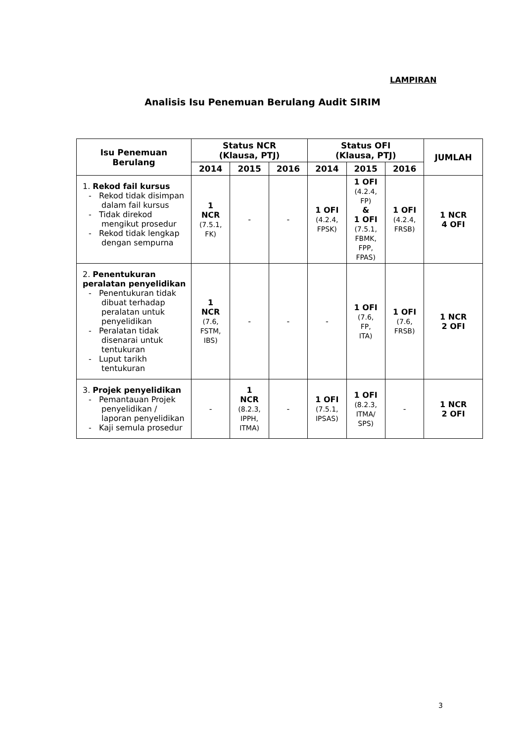LAMPIRAN
Analisis Isu Penemuan Berulang Audit SIRIM
| Isu Penemuan Berulang | Status NCR (Klausa, PTJ) | | | Status OFI (Klausa, PTJ) | | | JUMLAH |
| --- | --- | --- | --- | --- | --- | --- | --- |
| | 2014 | 2015 | 2016 | 2014 | 2015 | 2016 | |
| 1. Rekod fail kursus - Rekod tidak disimpan dalam fail kursus - Tidak direkod mengikut prosedur - Rekod tidak lengkap dengan sempurna | 1 NCR (7.5.1, FK) | - | - | 1 OFI (4.2.4, FPSK) | 1 OFI (4.2.4, FP) & 1 OFI (7.5.1, FBMK, FPP, FPAS) | 1 OFI (4.2.4, FRSB) | 1 NCR 4 OFI |
| 2. Penentukuran peralatan penyelidikan - Penentukuran tidak dibuat terhadap peralatan untuk penyelidikan - Peralatan tidak disenarai untuk tentukuran - Luput tarikh tentukuran | 1 NCR (7.6, FSTM, IBS) | - | - | - | 1 OFI (7.6, FP, ITA) | 1 OFI (7.6, FRSB) | 1 NCR 2 OFI |
| 3. Projek penyelidikan - Pemantauan Projek penyelidikan / laporan penyelidikan - Kaji semula prosedur | - | 1 NCR (8.2.3, IPPH, ITMA) | - | 1 OFI (7.5.1, IPSAS) | 1 OFI (8.2.3, ITMA/ SPS) | - | 1 NCR 2 OFI |
3